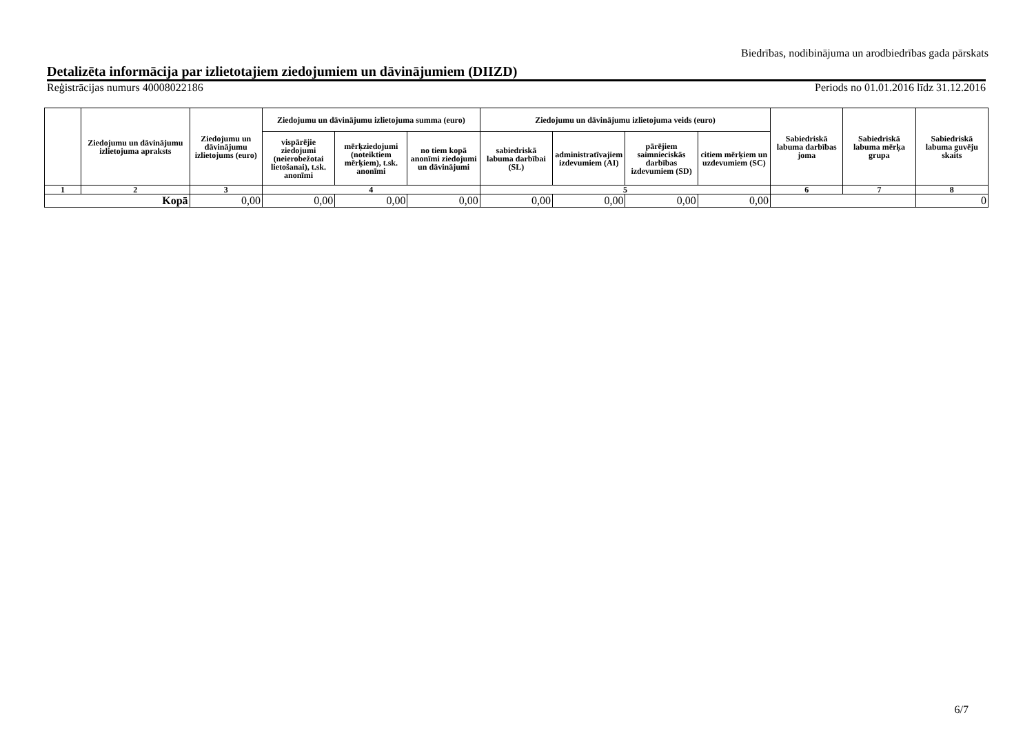Biedrības, nodibinājuma un arodbiedrības gada pārskats
Detalizēta informācija par izlietotajiem ziedojumiem un dāvinājumiem (DIIZD)
Reģistrācijas numurs 40008022186 Periods no 01.01.2016 līdz 31.12.2016
| | Ziedojumu un dāvinājumu izlietojuma apraksts | Ziedojumu un dāvinājumu izlietojums (euro) | Ziedojumu un dāvinājumu izlietojuma summa (euro) | | | Ziedojumu un dāvinājumu izlietojuma veids (euro) | | | | Sabiedriskā labuma darbības joma | Sabiedriskā labuma mērķa grupa | Sabiedriskā labuma guvēju skaits |
| --- | --- | --- | --- | --- | --- | --- | --- | --- | --- | --- | --- | --- |
| | | | vispārējie ziedojumi (neierobežotai lietošanai), t.sk. anonīmi | mērķziedojumi (noteiktiem mērķiem), t.sk. anonīmi | no tiem kopā anonīmi ziedojumi un dāvinājumi | sabiedriskā labuma darbībai (SL) | administratīvajiem izdevumiem (AI) | pārējiem saimnieciskās darbības izdevumiem (SD) | citiem mērķiem un uzdevumiem (SC) | | | |
| 1 | 2 | 3 | 4 | | | 5 | | | | 6 | 7 | 8 |
| Kopā | | 0,00 | 0,00 | 0,00 | 0,00 | 0,00 | 0,00 | 0,00 | 0,00 | | | 0 |
6/7